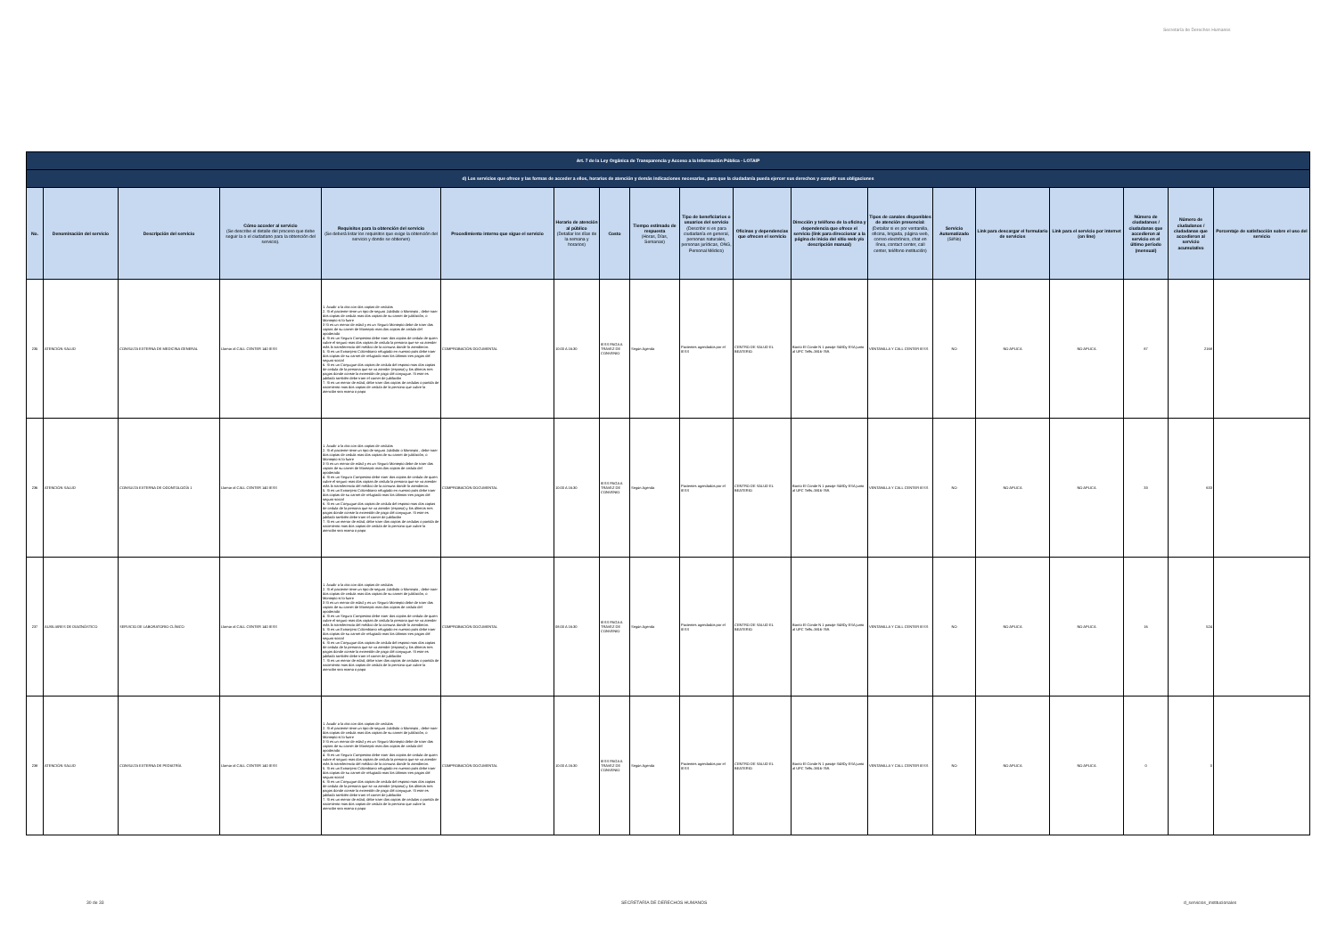Secretaría de Derechos Humanos
| Art. 7 de la Ley Orgánica de Transparencia y Acceso a la Información Pública - LOTAIP | | | | | | | | | | | | | | | | | | |
| d) Los servicios que ofrece y las formas de acceder a ellos, horarios de atención y demás indicaciones necesarias, para que la ciudadanía pueda ejercer sus derechos y cumplir sus obligaciones | | | | | | | | | | | | | | | | | | |
| No. | Denominación del servicio | Descripción del servicio | Cómo acceder al servicio (Se describe el detalle del proceso que debe seguir la o el ciudadano para la obtención del servicio). | Requisitos para la obtención del servicio (Se deberá listar los requisitos que exige la obtención del servicio y donde se obtienen) | Procedimiento interno que sigue el servicio | Horario de atención al público (Detallar los días de la semana y horarios) | Costo | Tiempo estimado de respuesta (Horas, Días, Semanas) | Tipo de beneficiarios o usuarios del servicio (Describir si es para ciudadanía en general, personas naturales, personas jurídicas, ONG, Personal Médico) | Oficinas y dependencias que ofrecen el servicio | Dirección y teléfono de la oficina y dependencia que ofrece el servicio (link para direccionar a la página de inicio del sitio web y/o descripción manual) | Tipos de canales disponibles de atención presencial: (Detallar si es por ventanilla, oficina, brigada, página web, correo electrónico, chat en línea, contact center, call center, teléfono institución) | Servicio Automatizado (Si/No) | Link para descargar el formulario de servicios | Link para el servicio por internet (on line) | Número de ciudadanos / ciudadanas que accedieron al servicio en el último período (mensual) | Número de ciudadanos / ciudadanas que accedieron al servicio acumulativo | Porcentaje de satisfacción sobre el uso del servicio |
| 235 | ATENCIÓN SALUD | CONSULTA EXTERNA DE MEDICINA GENERAL | Llamar al CALL CENTER 140 IESS | 1. Acudir a la cita con dos copias de cedulas 2. Si el paciente tiene un tipo de seguro Jubilado o Montepio , debe traer dos copias de cedula mas dos copias de su carnet de jubilación, o Montepio si lo fuere 3 Si es un menor de edad y es un Seguro Montepio debe de traer dos copias de su carnet de Montepio mas dos copias de cedula del apoderado 4. Si es un Seguro Campesino debe traer dos copias de cedula de quien cubre el seguro mas dos copias de cedula la persona que se va atender más la transferencia del médico de la comuna donde lo atendieron. 5. Si es un Extranjero Colombiano refugiado en nuestro país debe traer dos copias de su carnet de refugiado mas los últimos tres pagos del seguro social 6. Si es un Conyugue dos copias de cedula del esposo mas dos copias de cedula de la persona que se va atender (esposa) y los últimos tres pagos donde conste la extensión de pago del conyugue. Si este es jubilado también debe traer el carnet de jubilación 7. Si es un menor de edad, debe traer dos copias de cedulas o partida de nacimiento mas dos copias de cedula de la persona que cubre la atención sea mama o papa | COMPROBACIÓN DOCUMENTAL | 10:00 A 16:30 | IESS PAGA A TRAVEZ DE CONVENIO | Según Agenda | Pacientes agendados por el IESS | CENTRO DE SALUD EL BEATERIO | Barrio El Conde N 1 pasaje S48Dy ESA junto al UPC Telfs.:3816-769. | VENTANILLA Y CALL CENTER IESS | NO | NO APLICA | NO APLICA | 87 | 2168 | |
| 236 | ATENCIÓN SALUD | CONSULTA EXTERNA DE ODONTOLOGÍA 1 | Llamar al CALL CENTER 140 IESS | 1. Acudir a la cita con dos copias de cedulas 2. Si el paciente tiene un tipo de seguro Jubilado o Montepio , debe traer dos copias de cedula mas dos copias de su carnet de jubilación, o Montepio si lo fuere 3 Si es un menor de edad y es un Seguro Montepio debe de traer dos copias de su carnet de Montepio mas dos copias de cedula del apoderado 4. Si es un Seguro Campesino debe traer dos copias de cedula de quien cubre el seguro mas dos copias de cedula la persona que se va atender más la transferencia del médico de la comuna donde lo atendieron. 5. Si es un Extranjero Colombiano refugiado en nuestro país debe traer dos copias de su carnet de refugiado mas los últimos tres pagos del seguro social 6. Si es un Conyugue dos copias de cedula del esposo mas dos copias de cedula de la persona que se va atender (esposa) y los últimos tres pagos donde conste la extensión de pago del conyugue. Si este es jubilado también debe traer el carnet de jubilación 7. Si es un menor de edad, debe traer dos copias de cedulas o partida de nacimiento mas dos copias de cedula de la persona que cubre la atención sea mama o papa | COMPROBACIÓN DOCUMENTAL | 10:00 A 16:30 | IESS PAGA A TRAVEZ DE CONVENIO | Según Agenda | Pacientes agendados por el IESS | CENTRO DE SALUD EL BEATERIO | Barrio El Conde N 1 pasaje S48Dy ESA junto al UPC Telfs.:3816-769. | VENTANILLA Y CALL CENTER IESS | NO | NO APLICA | NO APLICA | 33 | 633 | |
| 237 | AUXILIARES DE DIAGNÓSTICO | SERVICIO DE LABORATORIO CLÍNICO | Llamar al CALL CENTER 140 IESS | 1. Acudir a la cita con dos copias de cedulas 2. Si el paciente tiene un tipo de seguro Jubilado o Montepio , debe traer dos copias de cedula mas dos copias de su carnet de jubilación, o Montepio si lo fuere 3 Si es un menor de edad y es un Seguro Montepio debe de traer dos copias de su carnet de Montepio mas dos copias de cedula del apoderado 4. Si es un Seguro Campesino debe traer dos copias de cedula de quien cubre el seguro mas dos copias de cedula la persona que se va atender más la transferencia del médico de la comuna donde lo atendieron. 5. Si es un Extranjero Colombiano refugiado en nuestro país debe traer dos copias de su carnet de refugiado mas los últimos tres pagos del seguro social 6. Si es un Conyugue dos copias de cedula del esposo mas dos copias de cedula de la persona que se va atender (esposa) y los últimos tres pagos donde conste la extensión de pago del conyugue. Si este es jubilado también debe traer el carnet de jubilación 7. Si es un menor de edad, debe traer dos copias de cedulas o partida de nacimiento mas dos copias de cedula de la persona que cubre la atención sea mama o papa | COMPROBACIÓN DOCUMENTAL | 08:00 A 16:30 | IESS PAGA A TRAVEZ DE CONVENIO | Según Agenda | Pacientes agendados por el IESS | CENTRO DE SALUD EL BEATERIO | Barrio El Conde N 1 pasaje S48Dy ESA junto al UPC Telfs.:3816-769. | VENTANILLA Y CALL CENTER IESS | NO | NO APLICA | NO APLICA | 16 | 524 | |
| 238 | ATENCIÓN SALUD | CONSULTA EXTERNA DE PEDIATRÍA | Llamar al CALL CENTER 140 IESS | 1. Acudir a la cita con dos copias de cedulas 2. Si el paciente tiene un tipo de seguro Jubilado o Montepio , debe traer dos copias de cedula mas dos copias de su carnet de jubilación, o Montepio si lo fuere 3 Si es un menor de edad y es un Seguro Montepio debe de traer dos copias de su carnet de Montepio mas dos copias de cedula del apoderado 4. Si es un Seguro Campesino debe traer dos copias de cedula de quien cubre el seguro mas dos copias de cedula la persona que se va atender más la transferencia del médico de la comuna donde lo atendieron. 5. Si es un Extranjero Colombiano refugiado en nuestro país debe traer dos copias de su carnet de refugiado mas los últimos tres pagos del seguro social 6. Si es un Conyugue dos copias de cedula del esposo mas dos copias de cedula de la persona que se va atender (esposa) y los últimos tres pagos donde conste la extensión de pago del conyugue. Si este es jubilado también debe traer el carnet de jubilación 7. Si es un menor de edad, debe traer dos copias de cedulas o partida de nacimiento mas dos copias de cedula de la persona que cubre la atención sea mama o papa | COMPROBACIÓN DOCUMENTAL | 10:00 A 16:30 | IESS PAGA A TRAVEZ DE CONVENIO | Según Agenda | Pacientes agendados por el IESS | CENTRO DE SALUD EL BEATERIO | Barrio El Conde N 1 pasaje S48Dy ESA junto al UPC Telfs.:3816-769. | VENTANILLA Y CALL CENTER IESS | NO | NO APLICA | NO APLICA | 0 | 0 | |
30 de 33 SECRETARÍA DE DERECHOS HUMANOS d_servicios_institucionales